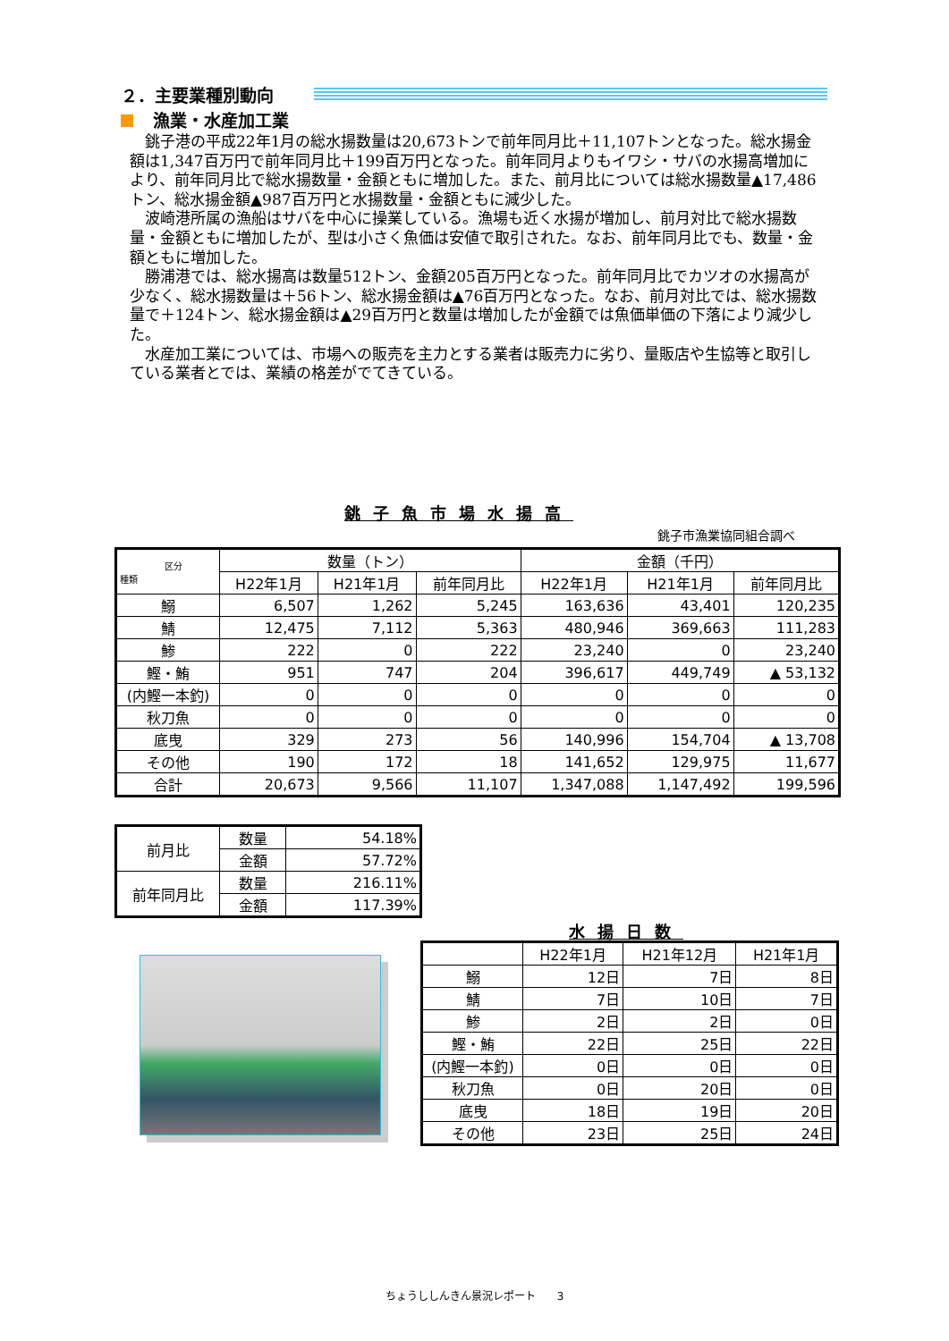２．主要業種別動向
漁業・水産加工業
銚子港の平成22年1月の総水揚数量は20,673トンで前年同月比＋11,107トンとなった。総水揚金額は1,347百万円で前年同月比＋199百万円となった。前年同月よりもイワシ・サバの水揚高増加により、前年同月比で総水揚数量・金額ともに増加した。また、前月比については総水揚数量▲17,486トン、総水揚金額▲987百万円と水揚数量・金額ともに減少した。
波崎港所属の漁船はサバを中心に操業している。漁場も近く水揚が増加し、前月対比で総水揚数量・金額ともに増加したが、型は小さく魚価は安値で取引された。なお、前年同月比でも、数量・金額ともに増加した。
勝浦港では、総水揚高は数量512トン、金額205百万円となった。前年同月比でカツオの水揚高が少なく、総水揚数量は＋56トン、総水揚金額は▲76百万円となった。なお、前月対比では、総水揚数量で＋124トン、総水揚金額は▲29百万円と数量は増加したが金額では魚価単価の下落により減少した。
水産加工業については、市場への販売を主力とする業者は販売力に劣り、量販店や生協等と取引している業者とでは、業績の格差がでてきている。
銚子魚市場水揚高
銚子市漁業協同組合調べ
| 区分 種類 | 数量（トン） | | | 金額（千円） | | |
| --- | --- | --- | --- | --- | --- | --- |
| | H22年1月 | H21年1月 | 前年同月比 | H22年1月 | H21年1月 | 前年同月比 |
| 鰯 | 6,507 | 1,262 | 5,245 | 163,636 | 43,401 | 120,235 |
| 鯖 | 12,475 | 7,112 | 5,363 | 480,946 | 369,663 | 111,283 |
| 鯵 | 222 | 0 | 222 | 23,240 | 0 | 23,240 |
| 鰹・鮪 | 951 | 747 | 204 | 396,617 | 449,749 | ▲ 53,132 |
| (内鰹一本釣) | 0 | 0 | 0 | 0 | 0 | 0 |
| 秋刀魚 | 0 | 0 | 0 | 0 | 0 | 0 |
| 底曳 | 329 | 273 | 56 | 140,996 | 154,704 | ▲ 13,708 |
| その他 | 190 | 172 | 18 | 141,652 | 129,975 | 11,677 |
| 合計 | 20,673 | 9,566 | 11,107 | 1,347,088 | 1,147,492 | 199,596 |
| 前月比 | 数量 | 54.18% |
| | 金額 | 57.72% |
| 前年同月比 | 数量 | 216.11% |
| | 金額 | 117.39% |
水揚日数
| | H22年1月 | H21年12月 | H21年1月 |
| --- | --- | --- | --- |
| 鰯 | 12日 | 7日 | 8日 |
| 鯖 | 7日 | 10日 | 7日 |
| 鯵 | 2日 | 2日 | 0日 |
| 鰹・鮪 | 22日 | 25日 | 22日 |
| (内鰹一本釣) | 0日 | 0日 | 0日 |
| 秋刀魚 | 0日 | 20日 | 0日 |
| 底曳 | 18日 | 19日 | 20日 |
| その他 | 23日 | 25日 | 24日 |
ちょうししんきん景況レポート　　3